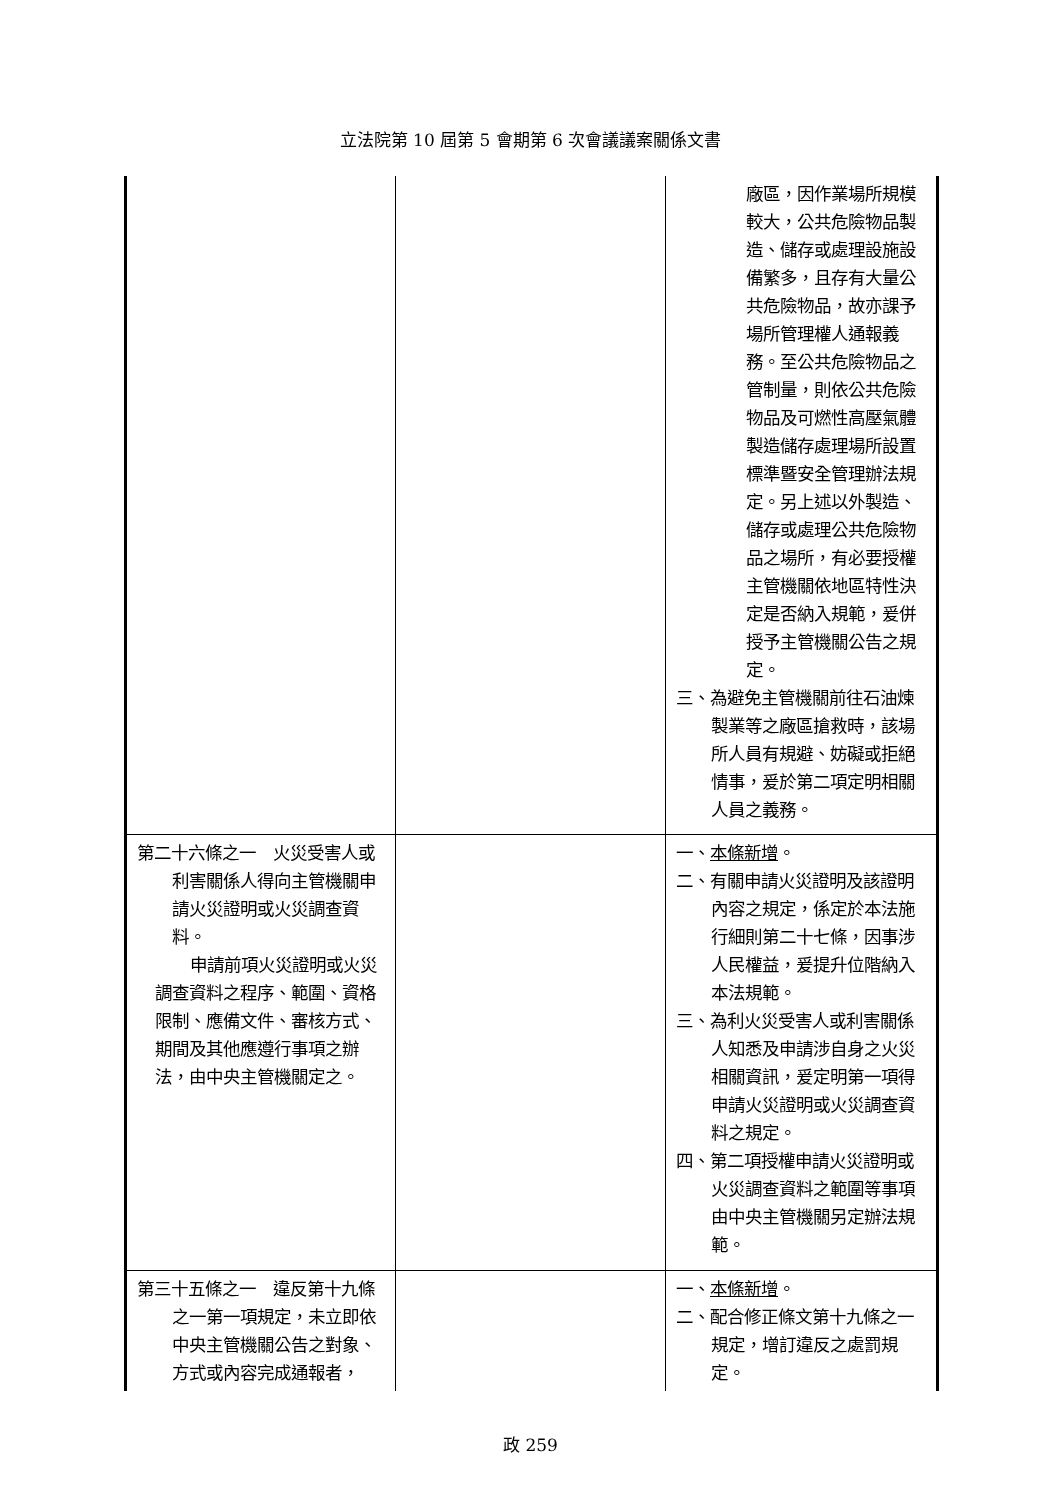立法院第 10 屆第 5 會期第 6 次會議議案關係文書
| | | 廠區，因作業場所規模較大，公共危險物品製造、儲存或處理設施設備繁多，且存有大量公共危險物品，故亦課予場所管理權人通報義務。至公共危險物品之管制量，則依公共危險物品及可燃性高壓氣體製造儲存處理場所設置標準暨安全管理辦法規定。另上述以外製造、儲存或處理公共危險物品之場所，有必要授權主管機關依地區特性決定是否納入規範，爰併授予主管機關公告之規定。 三、為避免主管機關前往石油煉製業等之廠區搶救時，該場所人員有規避、妨礙或拒絕情事，爰於第二項定明相關人員之義務。 |
| 第二十六條之一 火災受害人或利害關係人得向主管機關申請火災證明或火災調查資料。 申請前項火災證明或火災調查資料之程序、範圍、資格限制、應備文件、審核方式、期間及其他應遵行事項之辦法，由中央主管機關定之。 | | 一、 本條新增 。 二、有關申請火災證明及該證明內容之規定，係定於本法施行細則第二十七條，因事涉人民權益，爰提升位階納入本法規範。 三、為利火災受害人或利害關係人知悉及申請涉自身之火災相關資訊，爰定明第一項得申請火災證明或火災調查資料之規定。 四、第二項授權申請火災證明或火災調查資料之範圍等事項由中央主管機關另定辦法規範。 |
| 第三十五條之一 違反第十九條之一第一項規定，未立即依中央主管機關公告之對象、方式或內容完成通報者， | | 一、 本條新增 。 二、配合修正條文第十九條之一規定，增訂違反之處罰規定。 |
政 259